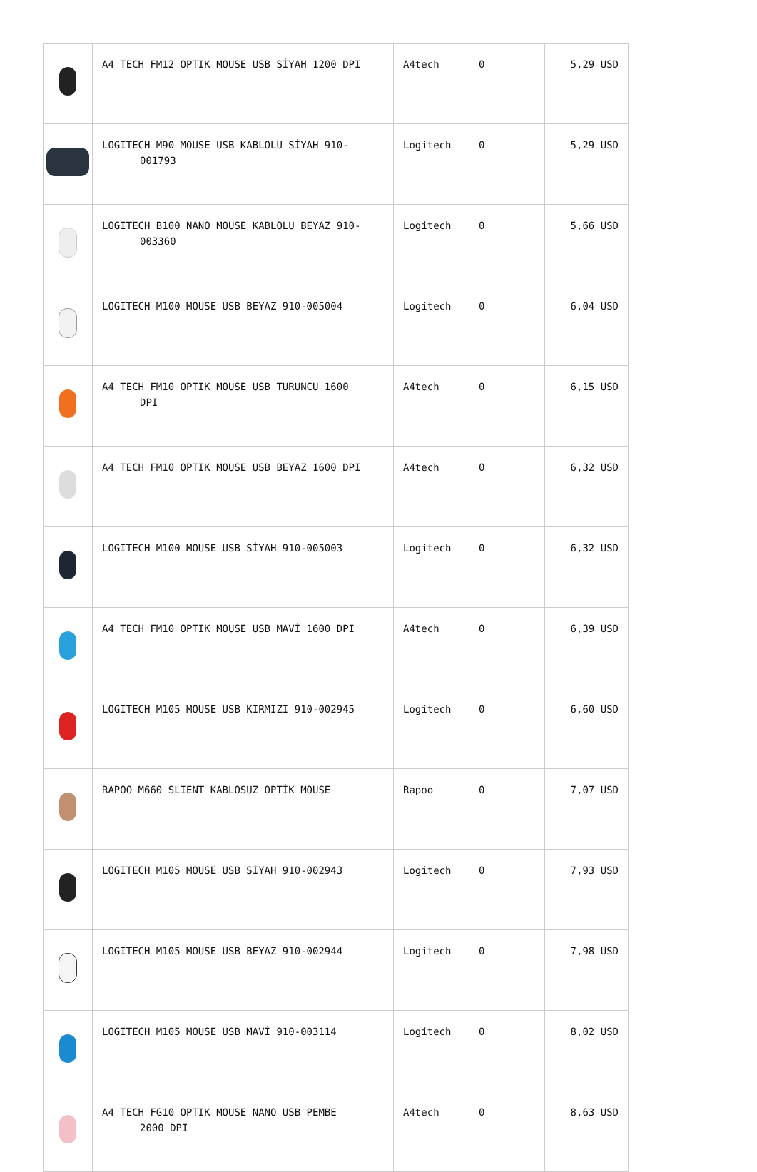| | A4 TECH FM12 OPTIK MOUSE USB SİYAH 1200 DPI | A4tech | 0 | 5,29 USD |
| | LOGITECH M90 MOUSE USB KABLOLU SİYAH 910- 001793 | Logitech | 0 | 5,29 USD |
| | LOGITECH B100 NANO MOUSE KABLOLU BEYAZ 910- 003360 | Logitech | 0 | 5,66 USD |
| | LOGITECH M100 MOUSE USB BEYAZ 910-005004 | Logitech | 0 | 6,04 USD |
| | A4 TECH FM10 OPTIK MOUSE USB TURUNCU 1600 DPI | A4tech | 0 | 6,15 USD |
| | A4 TECH FM10 OPTIK MOUSE USB BEYAZ 1600 DPI | A4tech | 0 | 6,32 USD |
| | LOGITECH M100 MOUSE USB SİYAH 910-005003 | Logitech | 0 | 6,32 USD |
| | A4 TECH FM10 OPTIK MOUSE USB MAVİ 1600 DPI | A4tech | 0 | 6,39 USD |
| | LOGITECH M105 MOUSE USB KIRMIZI 910-002945 | Logitech | 0 | 6,60 USD |
| | RAPOO M660 SLIENT KABLOSUZ OPTİK MOUSE | Rapoo | 0 | 7,07 USD |
| | LOGITECH M105 MOUSE USB SİYAH 910-002943 | Logitech | 0 | 7,93 USD |
| | LOGITECH M105 MOUSE USB BEYAZ 910-002944 | Logitech | 0 | 7,98 USD |
| | LOGITECH M105 MOUSE USB MAVİ 910-003114 | Logitech | 0 | 8,02 USD |
| | A4 TECH FG10 OPTIK MOUSE NANO USB PEMBE 2000 DPI | A4tech | 0 | 8,63 USD |